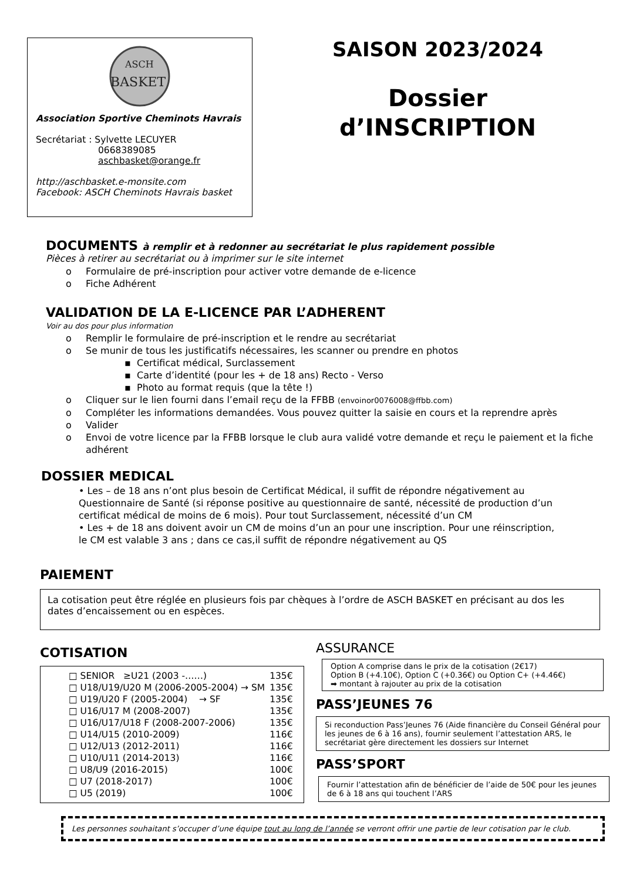ASCH
BASKET
Association Sportive Cheminots Havrais
Secrétariat : Sylvette LECUYER
0668389085
aschbasket@orange.fr
http://aschbasket.e-monsite.com
Facebook: ASCH Cheminots Havrais basket
SAISON 2023/2024
Dossier
d’INSCRIPTION
DOCUMENTS à remplir et à redonner au secrétariat le plus rapidement possible
Pièces à retirer au secrétariat ou à imprimer sur le site internet
o Formulaire de pré-inscription pour activer votre demande de e-licence
o Fiche Adhérent
VALIDATION DE LA E-LICENCE PAR L’ADHERENT
Voir au dos pour plus information
o Remplir le formulaire de pré-inscription et le rendre au secrétariat
o Se munir de tous les justificatifs nécessaires, les scanner ou prendre en photos
▪ Certificat médical, Surclassement
▪ Carte d’identité (pour les + de 18 ans) Recto - Verso
▪ Photo au format requis (que la tête !)
o Cliquer sur le lien fourni dans l’email reçu de la FFBB (envoinor0076008@ffbb.com)
o Compléter les informations demandées. Vous pouvez quitter la saisie en cours et la reprendre après
o Valider
o Envoi de votre licence par la FFBB lorsque le club aura validé votre demande et reçu le paiement et la fiche adhérent
DOSSIER MEDICAL
• Les – de 18 ans n’ont plus besoin de Certificat Médical, il suffit de répondre négativement au Questionnaire de Santé (si réponse positive au questionnaire de santé, nécessité de production d’un certificat médical de moins de 6 mois). Pour tout Surclassement, nécessité d’un CM
• Les + de 18 ans doivent avoir un CM de moins d’un an pour une inscription. Pour une réinscription, le CM est valable 3 ans ; dans ce cas,il suffit de répondre négativement au QS
PAIEMENT
La cotisation peut être réglée en plusieurs fois par chèques à l’ordre de ASCH BASKET en précisant au dos les dates d’encaissement ou en espèces.
COTISATION
| □ SENIOR ≥U21 (2003 -……) | 135€ |
| □ U18/U19/U20 M (2006-2005-2004) → SM | 135€ |
| □ U19/U20 F (2005-2004) → SF | 135€ |
| □ U16/U17 M (2008-2007) | 135€ |
| □ U16/U17/U18 F (2008-2007-2006) | 135€ |
| □ U14/U15 (2010-2009) | 116€ |
| □ U12/U13 (2012-2011) | 116€ |
| □ U10/U11 (2014-2013) | 116€ |
| □ U8/U9 (2016-2015) | 100€ |
| □ U7 (2018-2017) | 100€ |
| □ U5 (2019) | 100€ |
ASSURANCE
Option A comprise dans le prix de la cotisation (2€17)
Option B (+4.10€), Option C (+0.36€) ou Option C+ (+4.46€)
➡ montant à rajouter au prix de la cotisation
PASS’JEUNES 76
Si reconduction Pass’Jeunes 76 (Aide financière du Conseil Général pour les jeunes de 6 à 16 ans), fournir seulement l’attestation ARS, le secrétariat gère directement les dossiers sur Internet
PASS’SPORT
Fournir l’attestation afin de bénéficier de l’aide de 50€ pour les jeunes de 6 à 18 ans qui touchent l’ARS
Les personnes souhaitant s’occuper d’une équipe tout au long de l’année se verront offrir une partie de leur cotisation par le club.